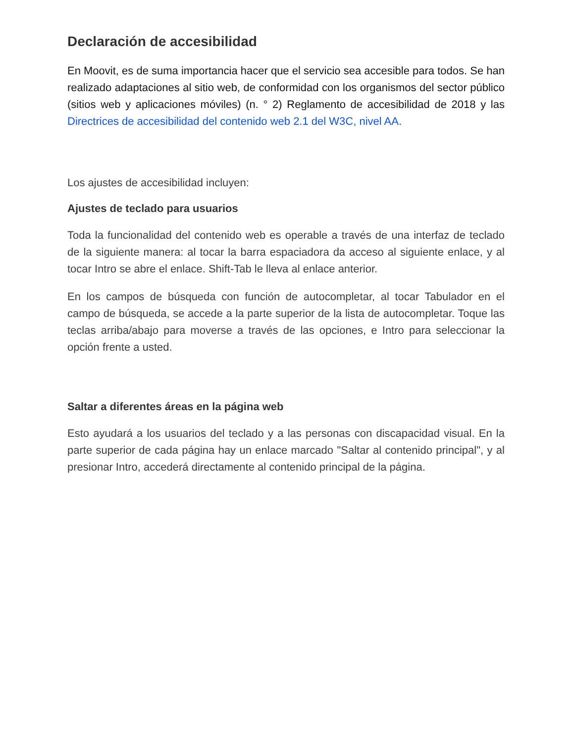Declaración de accesibilidad
En Moovit, es de suma importancia hacer que el servicio sea accesible para todos. Se han realizado adaptaciones al sitio web, de conformidad con los organismos del sector público (sitios web y aplicaciones móviles) (n. ° 2) Reglamento de accesibilidad de 2018 y las Directrices de accesibilidad del contenido web 2.1 del W3C, nivel AA.
Los ajustes de accesibilidad incluyen:
Ajustes de teclado para usuarios
Toda la funcionalidad del contenido web es operable a través de una interfaz de teclado de la siguiente manera: al tocar la barra espaciadora da acceso al siguiente enlace, y al tocar Intro se abre el enlace. Shift-Tab le lleva al enlace anterior.
En los campos de búsqueda con función de autocompletar, al tocar Tabulador en el campo de búsqueda, se accede a la parte superior de la lista de autocompletar. Toque las teclas arriba/abajo para moverse a través de las opciones, e Intro para seleccionar la opción frente a usted.
Saltar a diferentes áreas en la página web
Esto ayudará a los usuarios del teclado y a las personas con discapacidad visual. En la parte superior de cada página hay un enlace marcado "Saltar al contenido principal", y al presionar Intro, accederá directamente al contenido principal de la página.